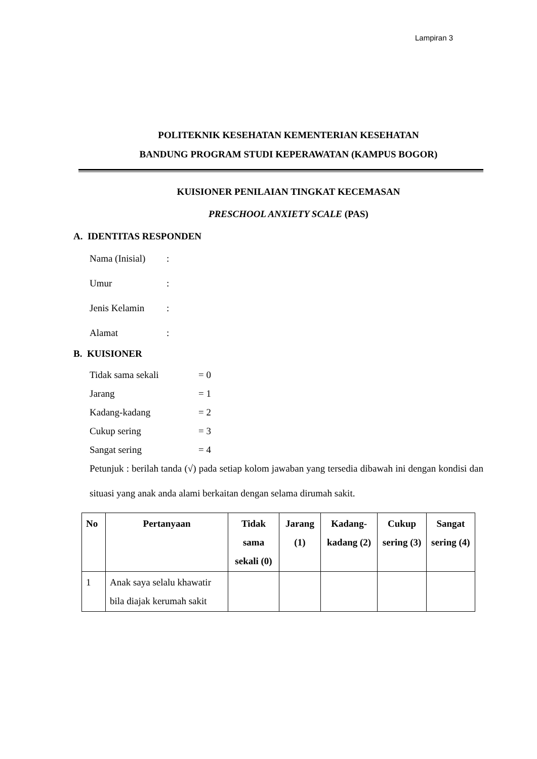Lampiran 3
POLITEKNIK KESEHATAN KEMENTERIAN KESEHATAN
BANDUNG PROGRAM STUDI KEPERAWATAN (KAMPUS BOGOR)
KUISIONER PENILAIAN TINGKAT KECEMASAN
PRESCHOOL ANXIETY SCALE (PAS)
A. IDENTITAS RESPONDEN
Nama (Inisial):
Umur:
Jenis Kelamin:
Alamat:
B. KUISIONER
Tidak sama sekali = 0
Jarang = 1
Kadang-kadang = 2
Cukup sering = 3
Sangat sering = 4
Petunjuk : berilah tanda (√) pada setiap kolom jawaban yang tersedia dibawah ini dengan kondisi dan situasi yang anak anda alami berkaitan dengan selama dirumah sakit.
| No | Pertanyaan | Tidak sama sekali (0) | Jarang (1) | Kadang-kadang (2) | Cukup sering (3) | Sangat sering (4) |
| --- | --- | --- | --- | --- | --- | --- |
| 1 | Anak saya selalu khawatir bila diajak kerumah sakit | | | | | |